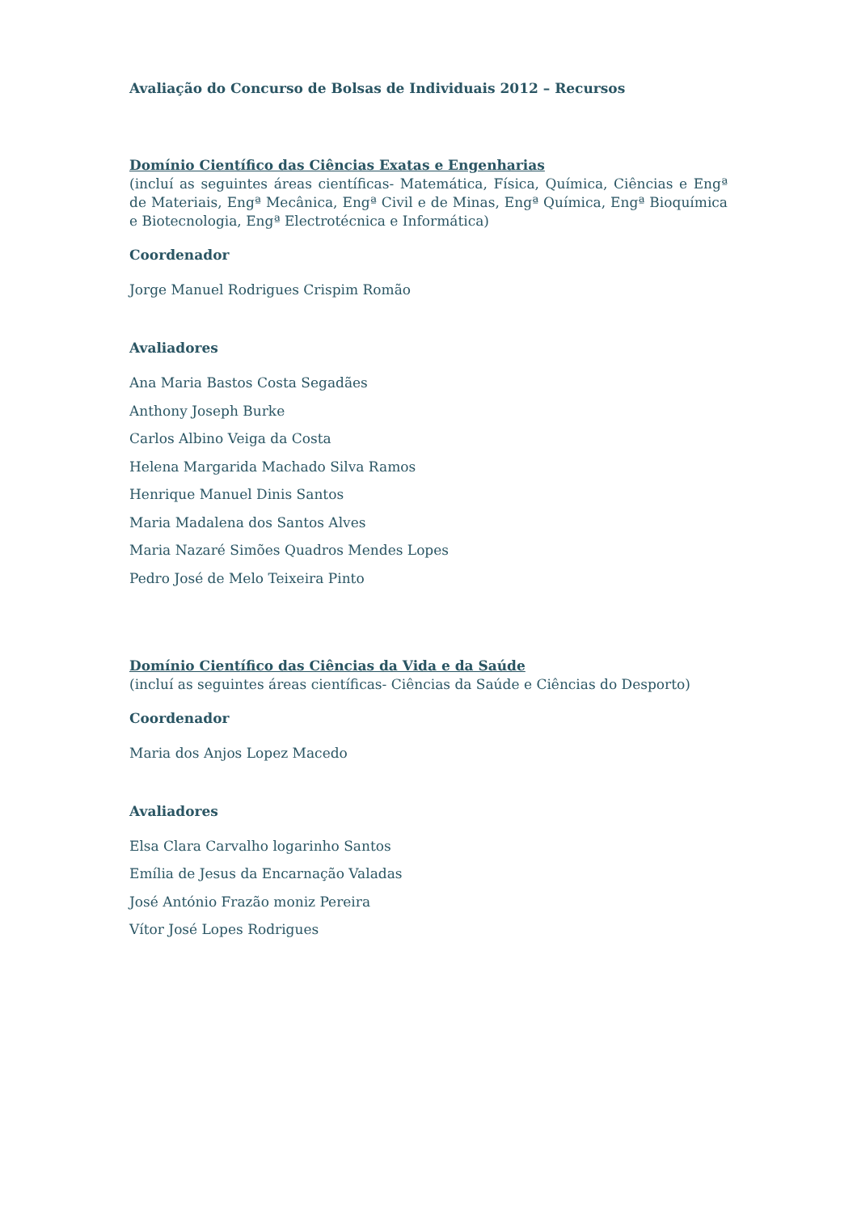Avaliação do Concurso de Bolsas de Individuais 2012 – Recursos
Domínio Científico das Ciências Exatas e Engenharias
(incluí as seguintes áreas científicas- Matemática, Física, Química, Ciências e Engª de Materiais, Engª Mecânica, Engª Civil e de Minas, Engª Química, Engª Bioquímica e Biotecnologia, Engª Electrotécnica e Informática)
Coordenador
Jorge Manuel Rodrigues Crispim Romão
Avaliadores
Ana Maria Bastos Costa Segadães
Anthony Joseph Burke
Carlos Albino Veiga da Costa
Helena Margarida Machado Silva Ramos
Henrique Manuel Dinis Santos
Maria Madalena dos Santos Alves
Maria Nazaré Simões Quadros Mendes Lopes
Pedro José de Melo Teixeira Pinto
Domínio Científico das Ciências da Vida e da Saúde
(incluí as seguintes áreas científicas- Ciências da Saúde e Ciências do Desporto)
Coordenador
Maria dos Anjos Lopez Macedo
Avaliadores
Elsa Clara Carvalho logarinho Santos
Emília de Jesus da Encarnação Valadas
José António Frazão moniz Pereira
Vítor José Lopes Rodrigues